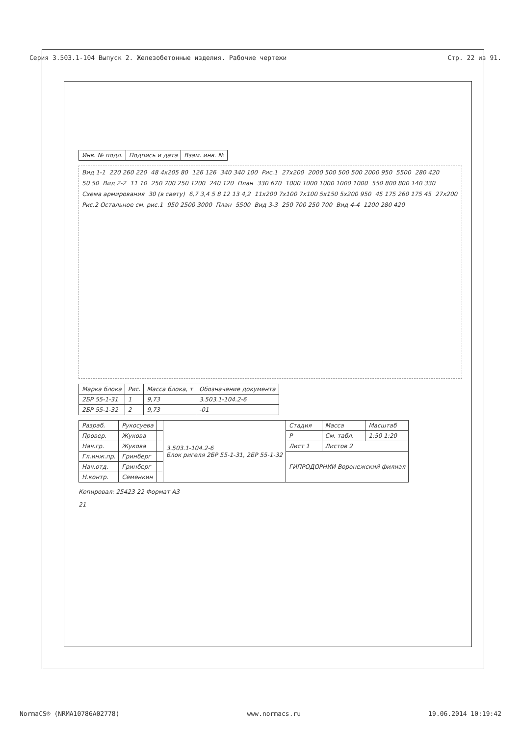Серия 3.503.1-104 Выпуск 2. Железобетонные изделия. Рабочие чертежи Стр. 22 из 91.
| Инв. № подл. | Подпись и дата | Взам. инв. № |
Вид 1-1 220 260 220 48 4x205 80 126 126 340 340 100 Рис.1 27x200 2000 500 500 500 2000 950 5500 280 420 50 50 Вид 2-2 11 10 250 700 250 1200 240 120 План 330 670 1000 1000 1000 1000 1000 550 800 800 140 330 Схема армирования 30 (в свету) 6,7 3,4 5 8 12 13 4,2 11x200 7x100 7x100 5x150 5x200 950 45 175 260 175 45 27x200 Рис.2 Остальное см. рис.1 950 2500 3000 План 5500 Вид 3-3 250 700 250 700 Вид 4-4 1200 280 420
| Марка блока | Рис. | Масса блока, т | Обозначение документа |
| --- | --- | --- | --- |
| 2БР 55-1-31 | 1 | 9,73 | 3.503.1-104.2-6 |
| 2БР 55-1-32 | 2 | 9,73 | -01 |
| Разраб. | Рукосуева | | 3.503.1-104.2-6 Блок ригеля 2БР 55-1-31, 2БР 55-1-32 | Стадия | Масса | Масштаб |
| Провер. | Жукова | | | Р | См. табл. | 1:50 1:20 |
| Нач.гр. | Жукова | | | Лист 1 | Листов 2 | |
| Гл.инж.пр. | Гринберг | | | ГИПРОДОРНИИ Воронежский филиал | | |
| Нач.отд. | Гринберг | | | | | |
| Н.контр. | Семенкин | | | | | |
Копировал: 25423 22 Формат А3
21
NormaCS® (NRMA10786A02778) www.normacs.ru 19.06.2014 10:19:42